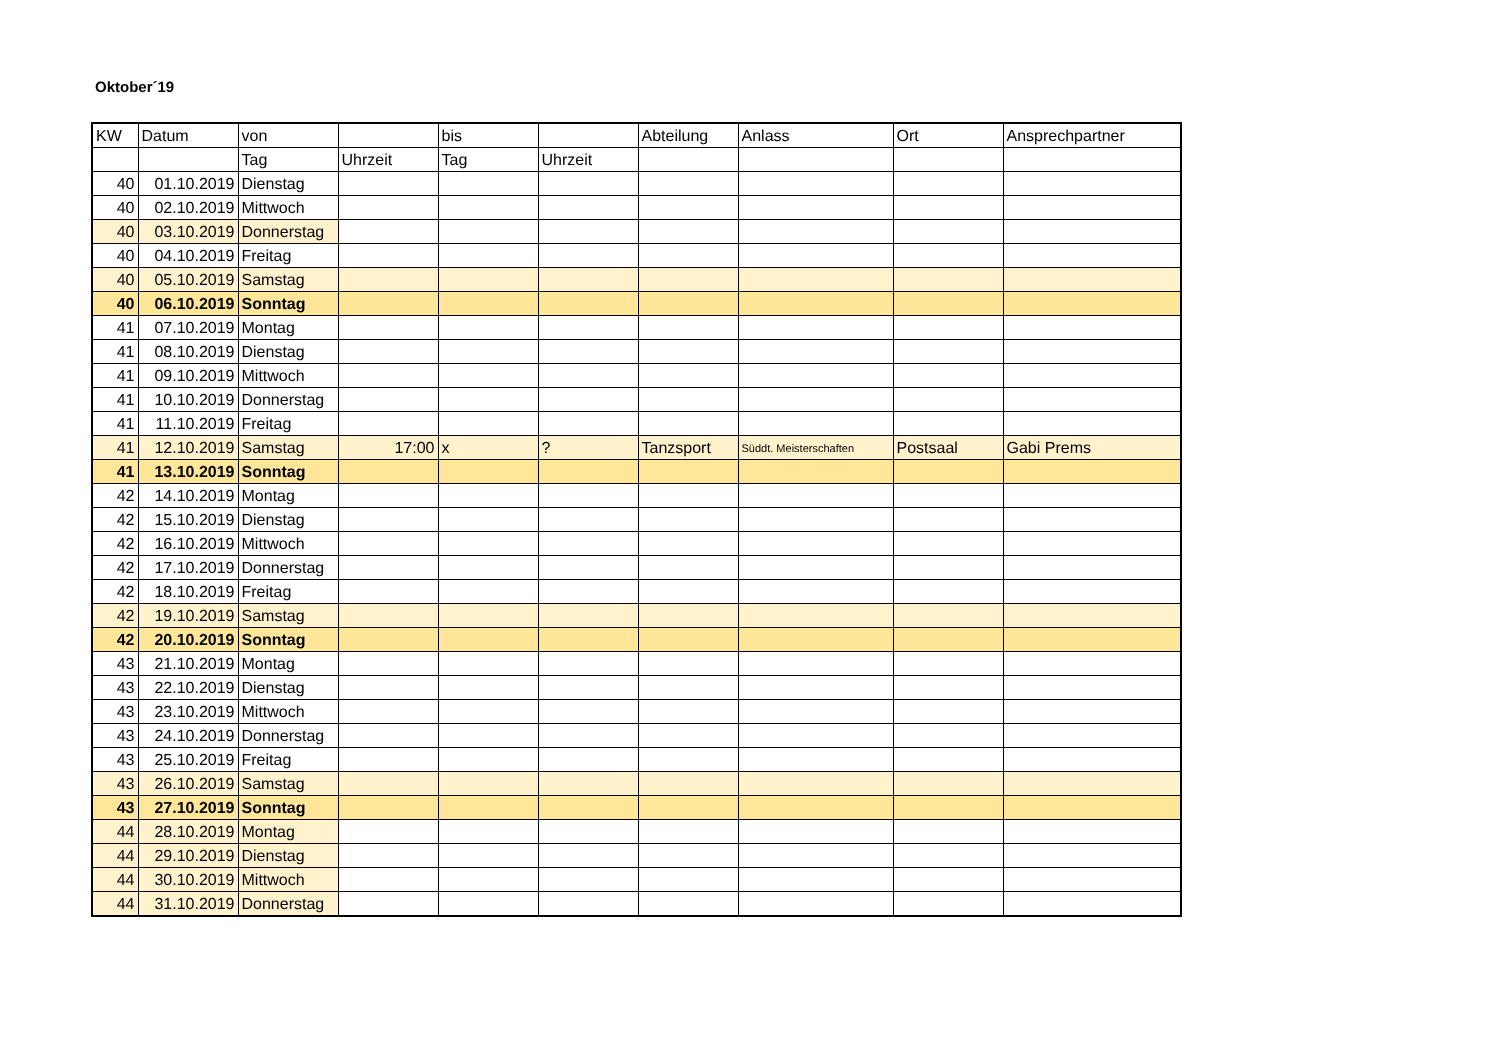Oktober´19
| KW | Datum | von | | bis | | Abteilung | Anlass | Ort | Ansprechpartner |
| --- | --- | --- | --- | --- | --- | --- | --- | --- | --- |
| | | Tag | Uhrzeit | Tag | Uhrzeit | | | | |
| 40 | 01.10.2019 | Dienstag | | | | | | | |
| 40 | 02.10.2019 | Mittwoch | | | | | | | |
| 40 | 03.10.2019 | Donnerstag | | | | | | | |
| 40 | 04.10.2019 | Freitag | | | | | | | |
| 40 | 05.10.2019 | Samstag | | | | | | | |
| 40 | 06.10.2019 | Sonntag | | | | | | | |
| 41 | 07.10.2019 | Montag | | | | | | | |
| 41 | 08.10.2019 | Dienstag | | | | | | | |
| 41 | 09.10.2019 | Mittwoch | | | | | | | |
| 41 | 10.10.2019 | Donnerstag | | | | | | | |
| 41 | 11.10.2019 | Freitag | | | | | | | |
| 41 | 12.10.2019 | Samstag | 17:00 | x | ? | Tanzsport | Süddt. Meisterschaften | Postsaal | Gabi Prems |
| 41 | 13.10.2019 | Sonntag | | | | | | | |
| 42 | 14.10.2019 | Montag | | | | | | | |
| 42 | 15.10.2019 | Dienstag | | | | | | | |
| 42 | 16.10.2019 | Mittwoch | | | | | | | |
| 42 | 17.10.2019 | Donnerstag | | | | | | | |
| 42 | 18.10.2019 | Freitag | | | | | | | |
| 42 | 19.10.2019 | Samstag | | | | | | | |
| 42 | 20.10.2019 | Sonntag | | | | | | | |
| 43 | 21.10.2019 | Montag | | | | | | | |
| 43 | 22.10.2019 | Dienstag | | | | | | | |
| 43 | 23.10.2019 | Mittwoch | | | | | | | |
| 43 | 24.10.2019 | Donnerstag | | | | | | | |
| 43 | 25.10.2019 | Freitag | | | | | | | |
| 43 | 26.10.2019 | Samstag | | | | | | | |
| 43 | 27.10.2019 | Sonntag | | | | | | | |
| 44 | 28.10.2019 | Montag | | | | | | | |
| 44 | 29.10.2019 | Dienstag | | | | | | | |
| 44 | 30.10.2019 | Mittwoch | | | | | | | |
| 44 | 31.10.2019 | Donnerstag | | | | | | | |